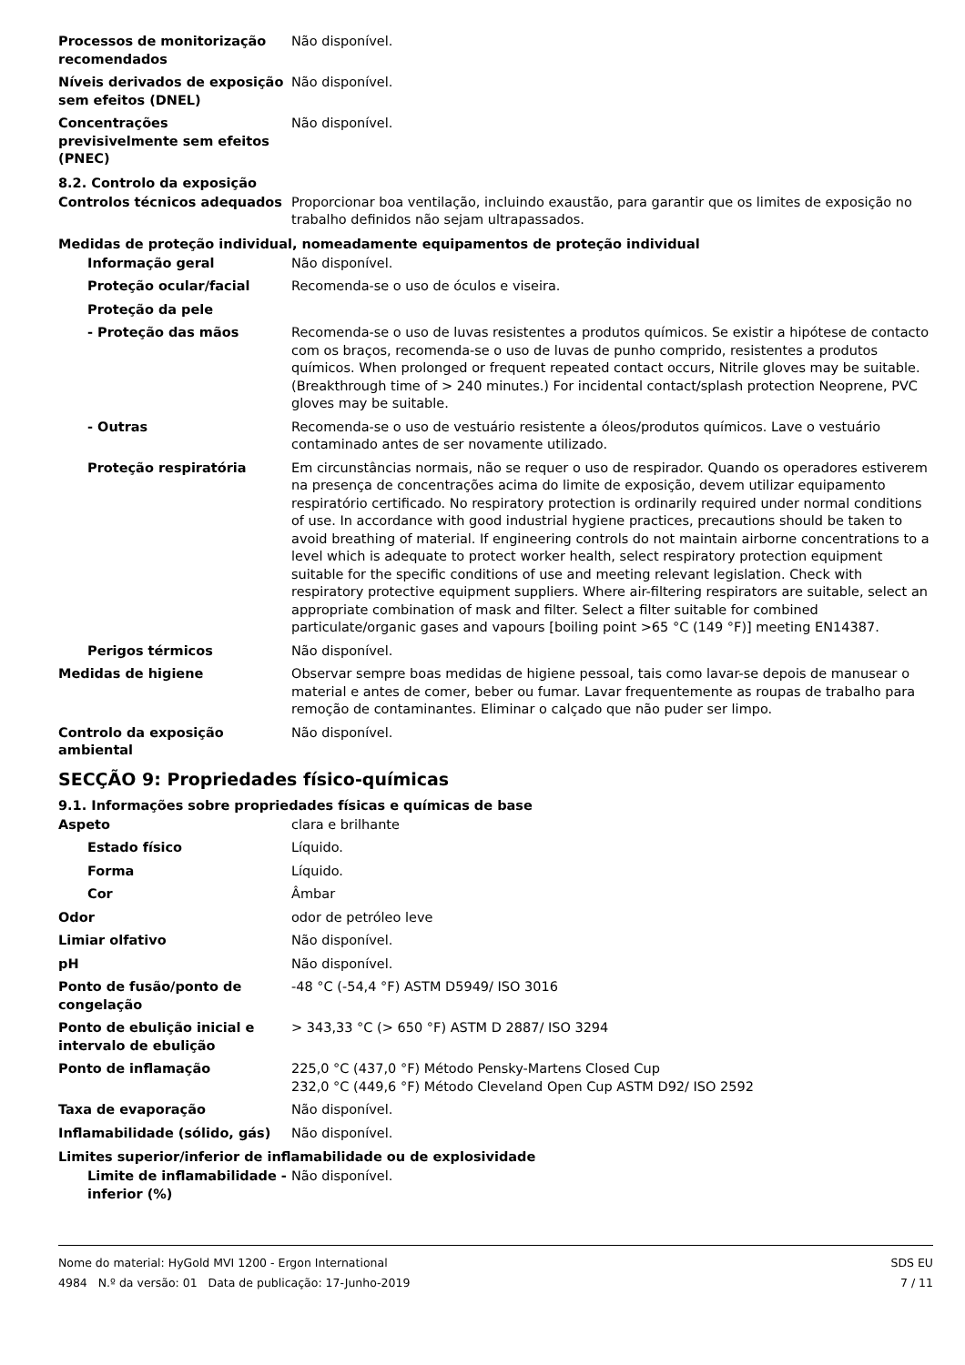Processos de monitorização recomendados
Não disponível.
Níveis derivados de exposição sem efeitos (DNEL)
Não disponível.
Concentrações previsivelmente sem efeitos (PNEC)
Não disponível.
8.2. Controlo da exposição
Controlos técnicos adequados Proporcionar boa ventilação, incluindo exaustão, para garantir que os limites de exposição no trabalho definidos não sejam ultrapassados.
Medidas de proteção individual, nomeadamente equipamentos de proteção individual
Informação geral Não disponível.
Proteção ocular/facial Recomenda-se o uso de óculos e viseira.
Proteção da pele
- Proteção das mãos Recomenda-se o uso de luvas resistentes a produtos químicos. Se existir a hipótese de contacto com os braços, recomenda-se o uso de luvas de punho comprido, resistentes a produtos químicos. When prolonged or frequent repeated contact occurs, Nitrile gloves may be suitable. (Breakthrough time of > 240 minutes.) For incidental contact/splash protection Neoprene, PVC gloves may be suitable.
- Outras Recomenda-se o uso de vestuário resistente a óleos/produtos químicos. Lave o vestuário contaminado antes de ser novamente utilizado.
Proteção respiratória Em circunstâncias normais, não se requer o uso de respirador. Quando os operadores estiverem na presença de concentrações acima do limite de exposição, devem utilizar equipamento respiratório certificado. No respiratory protection is ordinarily required under normal conditions of use. In accordance with good industrial hygiene practices, precautions should be taken to avoid breathing of material. If engineering controls do not maintain airborne concentrations to a level which is adequate to protect worker health, select respiratory protection equipment suitable for the specific conditions of use and meeting relevant legislation. Check with respiratory protective equipment suppliers. Where air-filtering respirators are suitable, select an appropriate combination of mask and filter. Select a filter suitable for combined particulate/organic gases and vapours [boiling point >65 °C (149 °F)] meeting EN14387.
Perigos térmicos Não disponível.
Medidas de higiene Observar sempre boas medidas de higiene pessoal, tais como lavar-se depois de manusear o material e antes de comer, beber ou fumar. Lavar frequentemente as roupas de trabalho para remoção de contaminantes. Eliminar o calçado que não puder ser limpo.
Controlo da exposição ambiental
Não disponível.
SECÇÃO 9: Propriedades físico-químicas
9.1. Informações sobre propriedades físicas e químicas de base
Aspeto clara e brilhante
Estado físico Líquido.
Forma Líquido.
Cor Âmbar
Odor odor de petróleo leve
Limiar olfativo Não disponível.
pH Não disponível.
Ponto de fusão/ponto de congelação
-48 °C (-54,4 °F) ASTM D5949/ ISO 3016
Ponto de ebulição inicial e intervalo de ebulição
> 343,33 °C (> 650 °F) ASTM D 2887/ ISO 3294
Ponto de inflamação 225,0 °C (437,0 °F) Método Pensky-Martens Closed Cup
232,0 °C (449,6 °F) Método Cleveland Open Cup ASTM D92/ ISO 2592
Taxa de evaporação Não disponível.
Inflamabilidade (sólido, gás) Não disponível.
Limites superior/inferior de inflamabilidade ou de explosividade
Limite de inflamabilidade - inferior (%)
Não disponível.
Nome do material: HyGold MVI 1200 - Ergon International
4984 N.º da versão: 01 Data de publicação: 17-Junho-2019
SDS EU
7 / 11